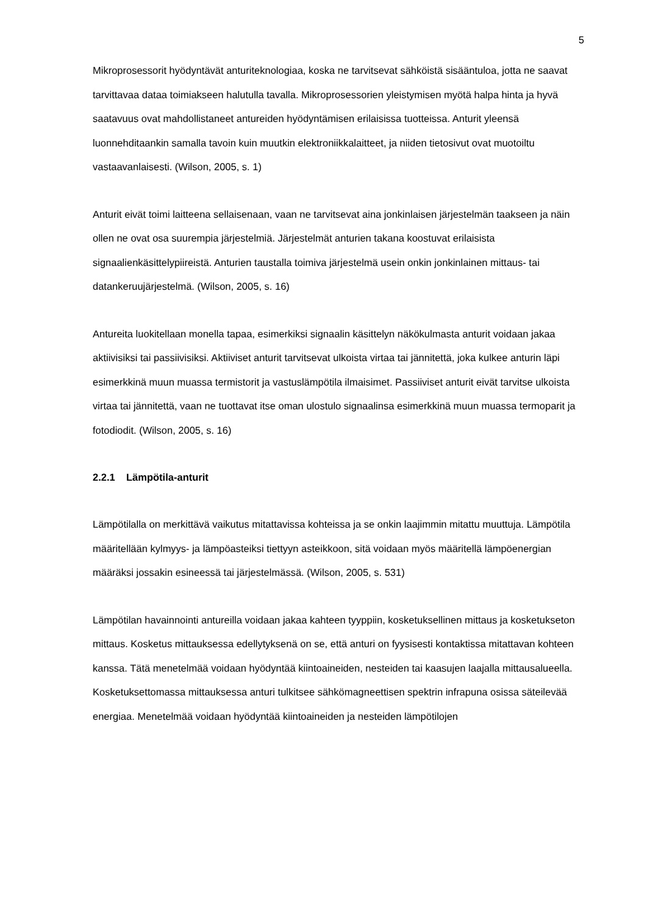5
Mikroprosessorit hyödyntävät anturiteknologiaa, koska ne tarvitsevat sähköistä sisääntuloa, jotta ne saavat tarvittavaa dataa toimiakseen halutulla tavalla. Mikroprosessorien yleistymisen myötä halpa hinta ja hyvä saatavuus ovat mahdollistaneet antureiden hyödyntämisen erilaisissa tuotteissa. Anturit yleensä luonnehditaankin samalla tavoin kuin muutkin elektroniikkalaitteet, ja niiden tietosivut ovat muotoiltu vastaavanlaisesti. (Wilson, 2005, s. 1)
Anturit eivät toimi laitteena sellaisenaan, vaan ne tarvitsevat aina jonkinlaisen järjestelmän taakseen ja näin ollen ne ovat osa suurempia järjestelmiä. Järjestelmät anturien takana koostuvat erilaisista signaalienkäsittelypiireistä. Anturien taustalla toimiva järjestelmä usein onkin jonkinlainen mittaus- tai datankeruujärjestelmä. (Wilson, 2005, s. 16)
Antureita luokitellaan monella tapaa, esimerkiksi signaalin käsittelyn näkökulmasta anturit voidaan jakaa aktiivisiksi tai passiivisiksi. Aktiiviset anturit tarvitsevat ulkoista virtaa tai jännitettä, joka kulkee anturin läpi esimerkkinä muun muassa termistorit ja vastuslämpötila ilmaisimet. Passiiviset anturit eivät tarvitse ulkoista virtaa tai jännitettä, vaan ne tuottavat itse oman ulostulo signaalinsa esimerkkinä muun muassa termoparit ja fotodiodit. (Wilson, 2005, s. 16)
2.2.1 Lämpötila-anturit
Lämpötilalla on merkittävä vaikutus mitattavissa kohteissa ja se onkin laajimmin mitattu muuttuja. Lämpötila määritellään kylmyys- ja lämpöasteiksi tiettyyn asteikkoon, sitä voidaan myös määritellä lämpöenergian määräksi jossakin esineessä tai järjestelmässä. (Wilson, 2005, s. 531)
Lämpötilan havainnointi antureilla voidaan jakaa kahteen tyyppiin, kosketuksellinen mittaus ja kosketukseton mittaus. Kosketus mittauksessa edellytyksenä on se, että anturi on fyysisesti kontaktissa mitattavan kohteen kanssa. Tätä menetelmää voidaan hyödyntää kiintoaineiden, nesteiden tai kaasujen laajalla mittausalueella. Kosketuksettomassa mittauksessa anturi tulkitsee sähkömagneettisen spektrin infrapuna osissa säteilevää energiaa. Menetelmää voidaan hyödyntää kiintoaineiden ja nesteiden lämpötilojen